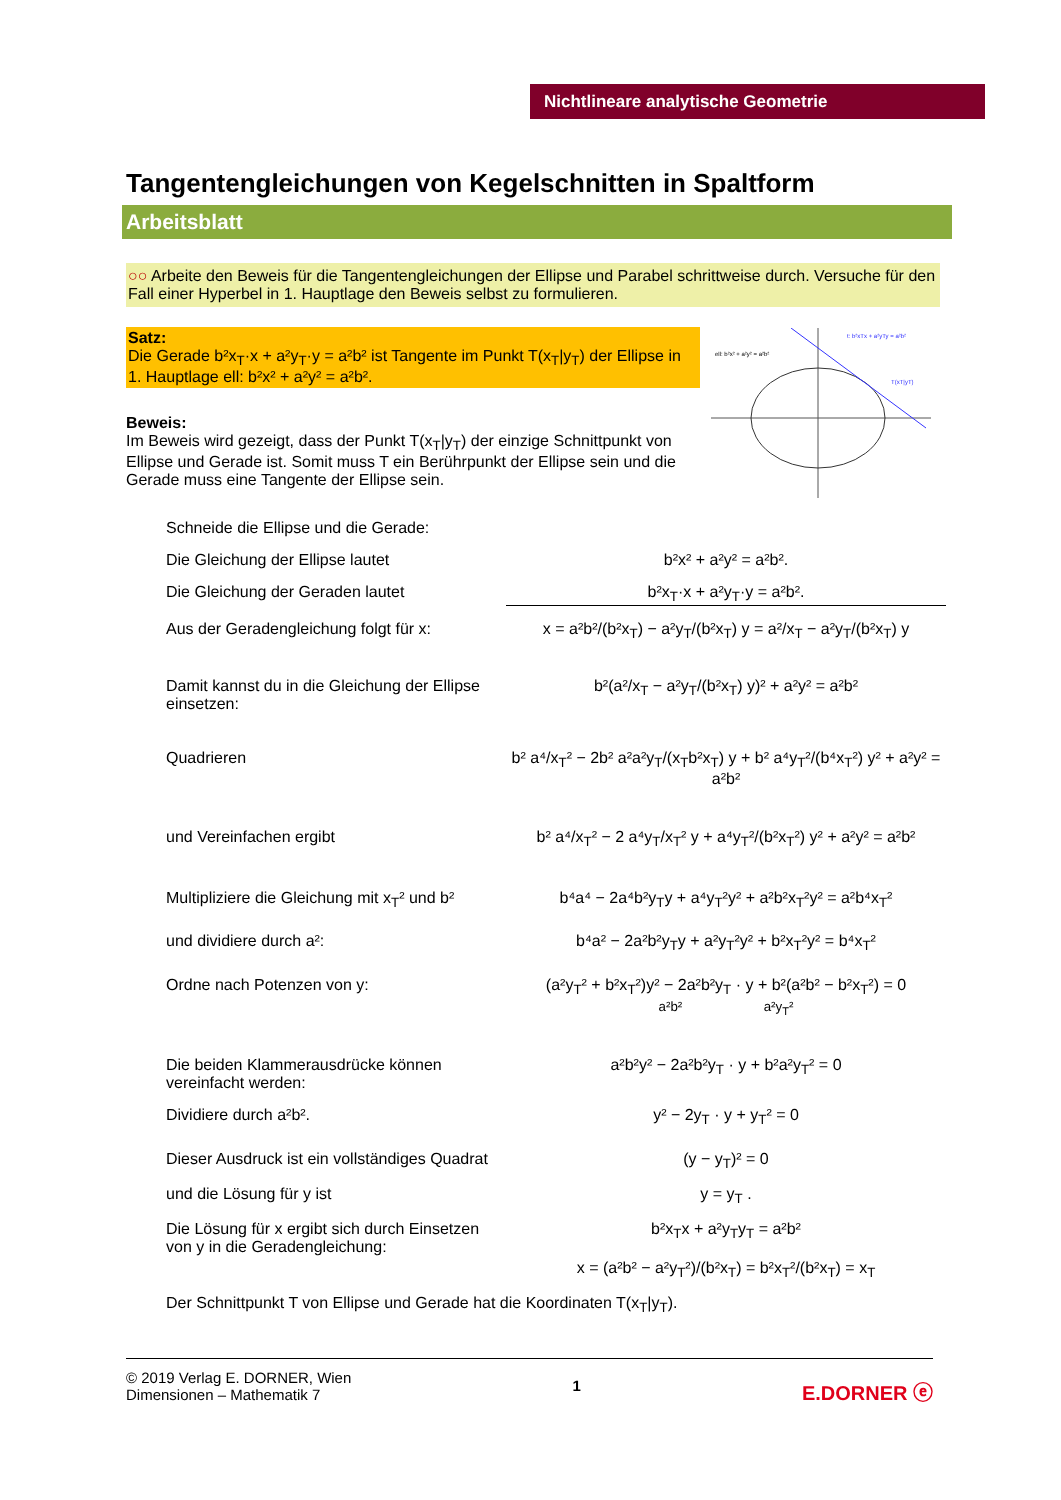Nichtlineare analytische Geometrie
Tangentengleichungen von Kegelschnitten in Spaltform
Arbeitsblatt
○○ Arbeite den Beweis für die Tangentengleichungen der Ellipse und Parabel schrittweise durch. Versuche für den Fall einer Hyperbel in 1. Hauptlage den Beweis selbst zu formulieren.
Satz:
Die Gerade b²x<sub>T</sub>·x + a²y<sub>T</sub>·y = a²b² ist Tangente im Punkt T(x<sub>T</sub>|y<sub>T</sub>) der Ellipse in 1. Hauptlage ell: b²x² + a²y² = a²b².
ell: b²x² + a²y² = a²b²
t: b²xTx + a²yTy = a²b²
T(xT|yT)
Beweis:
Im Beweis wird gezeigt, dass der Punkt T(x<sub>T</sub>|y<sub>T</sub>) der einzige Schnittpunkt von Ellipse und Gerade ist. Somit muss T ein Berührpunkt der Ellipse sein und die Gerade muss eine Tangente der Ellipse sein.
Schneide die Ellipse und die Gerade:
Die Gleichung der Ellipse lautet b²x² + a²y² = a²b².
Die Gleichung der Geraden lautet b²x<sub>T</sub>·x + a²y<sub>T</sub>·y = a²b².
Aus der Geradengleichung folgt für x:
x = a²b²/(b²x<sub>T</sub>) − a²y<sub>T</sub>/(b²x<sub>T</sub>) y = a²/x<sub>T</sub> − a²y<sub>T</sub>/(b²x<sub>T</sub>) y
Damit kannst du in die Gleichung der Ellipse einsetzen:
b²(a²/x<sub>T</sub> − a²y<sub>T</sub>/(b²x<sub>T</sub>) y)² + a²y² = a²b²
Quadrieren b² a⁴/x<sub>T</sub>² − 2b² a²a²y<sub>T</sub>/(x<sub>T</sub>b²x<sub>T</sub>) y + b² a⁴y<sub>T</sub>²/(b⁴x<sub>T</sub>²) y² + a²y² = a²b²
und Vereinfachen ergibt b² a⁴/x<sub>T</sub>² − 2 a⁴y<sub>T</sub>/x<sub>T</sub>² y + a⁴y<sub>T</sub>²/(b²x<sub>T</sub>²) y² + a²y² = a²b²
Multipliziere die Gleichung mit x<sub>T</sub>² und b²
b⁴a⁴ − 2a⁴b²y<sub>T</sub>y + a⁴y<sub>T</sub>²y² + a²b²x<sub>T</sub>²y² = a²b⁴x<sub>T</sub>²
und dividiere durch a²: b⁴a² − 2a²b²y<sub>T</sub>y + a²y<sub>T</sub>²y² + b²x<sub>T</sub>²y² = b⁴x<sub>T</sub>²
Ordne nach Potenzen von y: (a²y<sub>T</sub>² + b²x<sub>T</sub>²)y² − 2a²b²y<sub>T</sub> · y + b²(a²b² − b²x<sub>T</sub>²) = 0
a²b² a²y<sub>T</sub>²
Die beiden Klammerausdrücke können vereinfacht werden:
a²b²y² − 2a²b²y<sub>T</sub> · y + b²a²y<sub>T</sub>² = 0
Dividiere durch a²b². y² − 2y<sub>T</sub> · y + y<sub>T</sub>² = 0
Dieser Ausdruck ist ein vollständiges Quadrat
(y − y<sub>T</sub>)² = 0
und die Lösung für y ist y = y<sub>T</sub> .
Die Lösung für x ergibt sich durch Einsetzen von y in die Geradengleichung:
b²x<sub>T</sub>x + a²y<sub>T</sub>y<sub>T</sub> = a²b²
x = (a²b² − a²y<sub>T</sub>²)/(b²x<sub>T</sub>) = b²x<sub>T</sub>²/(b²x<sub>T</sub>) = x<sub>T</sub>
Der Schnittpunkt T von Ellipse und Gerade hat die Koordinaten T(x<sub>T</sub>|y<sub>T</sub>).
© 2019 Verlag E. DORNER, Wien
Dimensionen – Mathematik 7
1
E.DORNER ⓔ